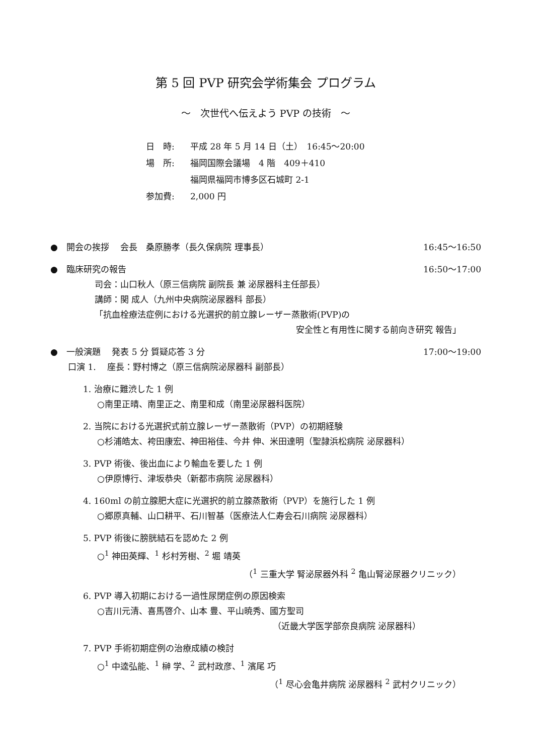第 5 回 PVP 研究会学術集会 プログラム
～　次世代へ伝えよう PVP の技術　～
日　時: 平成 28 年 5 月 14 日（土）　16:45～20:00
場　所: 福岡国際会議場　4 階　409＋410
福岡県福岡市博多区石城町 2-1
参加費: 2,000 円
●　開会の挨拶　 会長　桑原勝孝（長久保病院 理事長） 16:45～16:50
●　臨床研究の報告 16:50～17:00
司会：山口秋人（原三信病院 副院長 兼 泌尿器科主任部長）
講師：関 成人（九州中央病院泌尿器科 部長）
「抗血栓療法症例における光選択的前立腺レーザー蒸散術(PVP)の
安全性と有用性に関する前向き研究 報告」
●　一般演題　 発表 5 分 質疑応答 3 分 17:00～19:00
口演 1.　 座長：野村博之（原三信病院泌尿器科 副部長）
1. 治療に難渋した 1 例
○南里正晴、南里正之、南里和成（南里泌尿器科医院）
2. 当院における光選択式前立腺レーザー蒸散術（PVP）の初期経験
○杉浦皓太、袴田康宏、神田裕佳、今井 伸、米田達明（聖隷浜松病院 泌尿器科）
3. PVP 術後、後出血により輸血を要した 1 例
○伊原博行、津坂恭央（新都市病院 泌尿器科）
4. 160ml の前立腺肥大症に光選択的前立腺蒸散術（PVP）を施行した 1 例
○郷原真輔、山口耕平、石川智基（医療法人仁寿会石川病院 泌尿器科）
5. PVP 術後に膀胱結石を認めた 2 例
○<sup>1</sup> 神田英輝、<sup>1</sup> 杉村芳樹、<sup>2</sup> 堀 靖英
（<sup>1</sup> 三重大学 腎泌尿器外科 <sup>2</sup> 亀山腎泌尿器クリニック）
6. PVP 導入初期における一過性尿閉症例の原因検索
○吉川元清、喜馬啓介、山本 豊、平山暁秀、國方聖司
（近畿大学医学部奈良病院 泌尿器科）
7. PVP 手術初期症例の治療成績の検討
○<sup>1</sup> 中逵弘能、<sup>1</sup> 榊 学、<sup>2</sup> 武村政彦、<sup>1</sup> 濱尾 巧
（<sup>1</sup> 尽心会亀井病院 泌尿器科 <sup>2</sup> 武村クリニック）